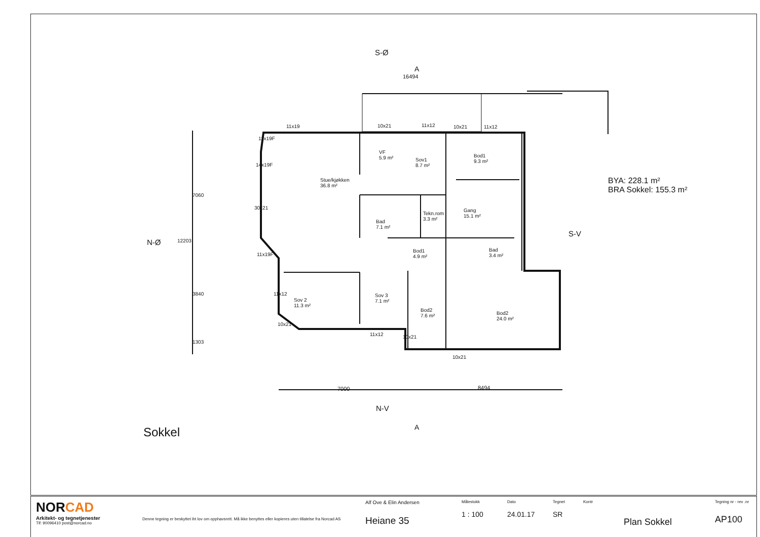S-Ø
A
16494
11x19 10x21 11x12 10x21 11x12
11x19F
14x19F
VF
5.9 m²
Sov1
8.7 m²
Bod1
9.3 m²
Stue/kjøkken
36.8 m²
BYA: 228.1 m²
BRA Sokkel: 155.3 m²
7060
30x21
Tekn.rom
3.3 m²
Gang
15.1 m²
Bad
7.1 m²
S-V
N-Ø 12203
Bod1
4.9 m²
Bad
3.4 m²
11x19F
3840 11x12
Sov 3
7.1 m²
Sov 2
11.3 m²
Bod2
7.6 m²
Bod2
24.0 m²
10x21
11x12 10x21
1303
10x21
7000 8494
N-V
Sokkel A
NORCAD
Arkitekt- og tegnetjenester
Tlf: 90096410 post@norcad.no
Denne tegning er beskyttet iht lov om opphavsrett. Må ikke benyttes eller kopieres uten tillatelse fra Norcad AS
Alf Ove & Elin Andersen
Heiane 35
Målestokk
1 : 100
Dato
24.01.17
Tegnet
SR
Kontr
Plan Sokkel
Tegning nr - rev .nr
AP100